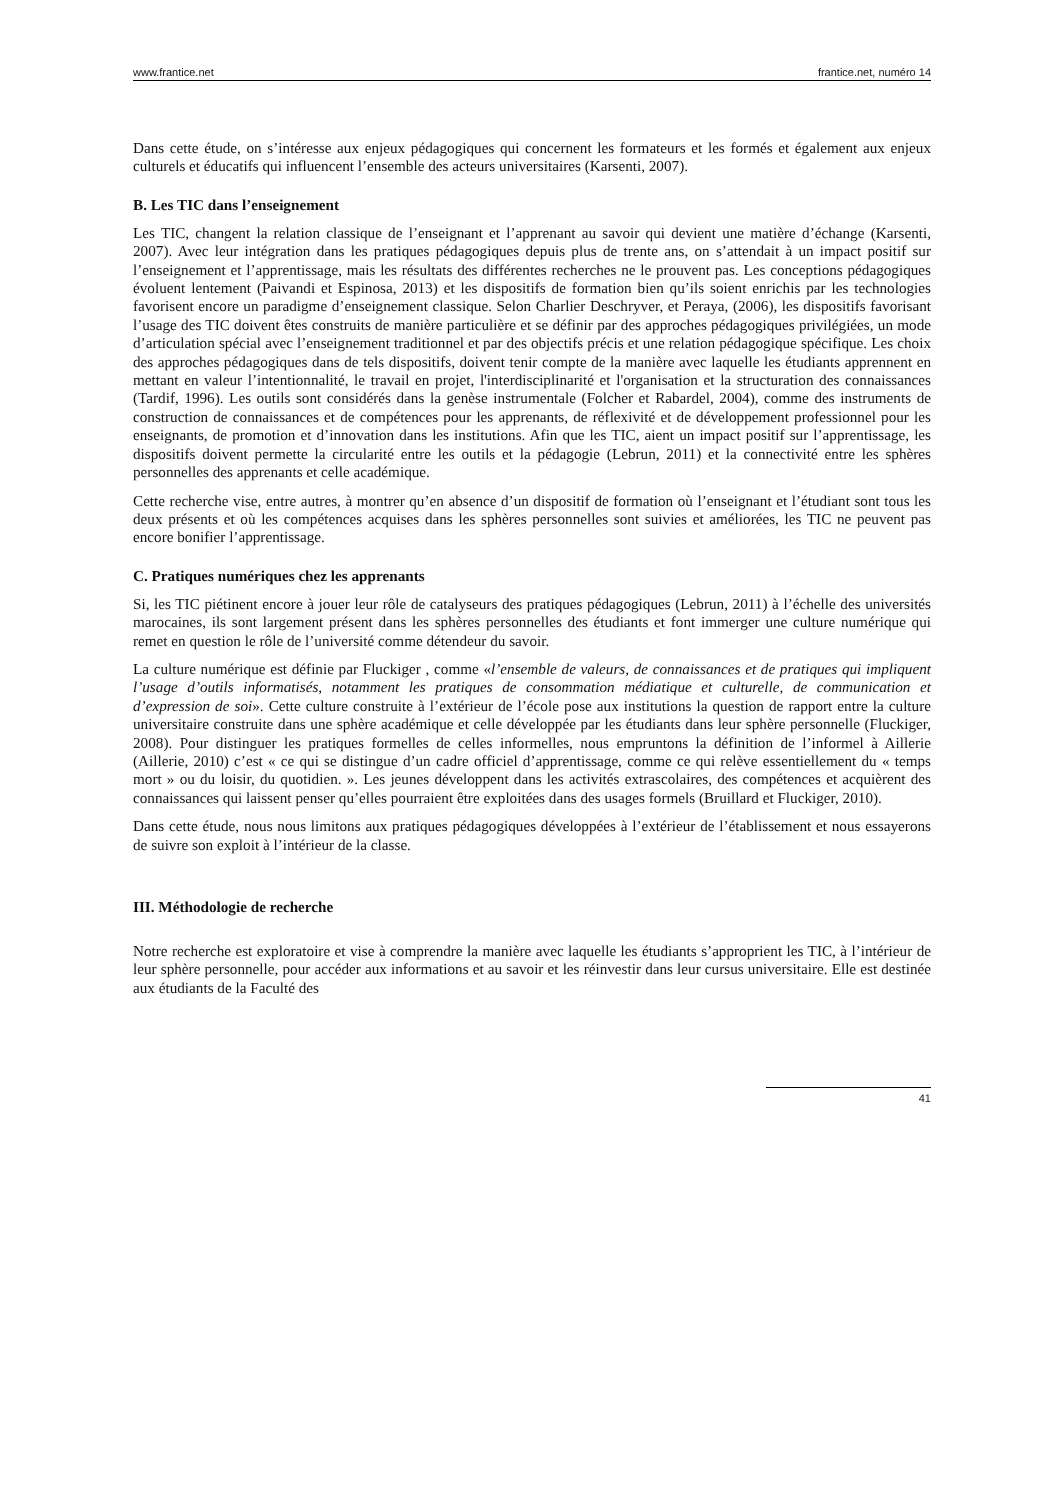www.frantice.net frantice.net, numéro 14
Dans cette étude, on s’intéresse aux enjeux pédagogiques qui concernent les formateurs et les formés et également aux enjeux culturels et éducatifs qui influencent l’ensemble des acteurs universitaires (Karsenti, 2007).
B. Les TIC dans l’enseignement
Les TIC, changent la relation classique de l’enseignant et l’apprenant au savoir qui devient une matière d’échange (Karsenti, 2007). Avec leur intégration dans les pratiques pédagogiques depuis plus de trente ans, on s’attendait à un impact positif sur l’enseignement et l’apprentissage, mais les résultats des différentes recherches ne le prouvent pas. Les conceptions pédagogiques évoluent lentement (Paivandi et Espinosa, 2013) et les dispositifs de formation bien qu’ils soient enrichis par les technologies favorisent encore un paradigme d’enseignement classique. Selon Charlier Deschryver, et Peraya, (2006), les dispositifs favorisant l’usage des TIC doivent êtes construits de manière particulière et se définir par des approches pédagogiques privilégiées, un mode d’articulation spécial avec l’enseignement traditionnel et par des objectifs précis et une relation pédagogique spécifique. Les choix des approches pédagogiques dans de tels dispositifs, doivent tenir compte de la manière avec laquelle les étudiants apprennent en mettant en valeur l’intentionnalité, le travail en projet, l'interdisciplinarité et l'organisation et la structuration des connaissances (Tardif, 1996). Les outils sont considérés dans la genèse instrumentale (Folcher et Rabardel, 2004), comme des instruments de construction de connaissances et de compétences pour les apprenants, de réflexivité et de développement professionnel pour les enseignants, de promotion et d’innovation dans les institutions. Afin que les TIC, aient un impact positif sur l’apprentissage, les dispositifs doivent permette la circularité entre les outils et la pédagogie (Lebrun, 2011) et la connectivité entre les sphères personnelles des apprenants et celle académique.
Cette recherche vise, entre autres, à montrer qu’en absence d’un dispositif de formation où l’enseignant et l’étudiant sont tous les deux présents et où les compétences acquises dans les sphères personnelles sont suivies et améliorées, les TIC ne peuvent pas encore bonifier l’apprentissage.
C. Pratiques numériques chez les apprenants
Si, les TIC piétinent encore à jouer leur rôle de catalyseurs des pratiques pédagogiques (Lebrun, 2011) à l’échelle des universités marocaines, ils sont largement présent dans les sphères personnelles des étudiants et font immerger une culture numérique qui remet en question le rôle de l’université comme détendeur du savoir.
La culture numérique est définie par Fluckiger , comme «l’ensemble de valeurs, de connaissances et de pratiques qui impliquent l’usage d’outils informatisés, notamment les pratiques de consommation médiatique et culturelle, de communication et d’expression de soi». Cette culture construite à l’extérieur de l’école pose aux institutions la question de rapport entre la culture universitaire construite dans une sphère académique et celle développée par les étudiants dans leur sphère personnelle (Fluckiger, 2008). Pour distinguer les pratiques formelles de celles informelles, nous empruntons la définition de l’informel à Aillerie (Aillerie, 2010) c’est « ce qui se distingue d’un cadre officiel d’apprentissage, comme ce qui relève essentiellement du « temps mort » ou du loisir, du quotidien. ». Les jeunes développent dans les activités extrascolaires, des compétences et acquièrent des connaissances qui laissent penser qu’elles pourraient être exploitées dans des usages formels (Bruillard et Fluckiger, 2010).
Dans cette étude, nous nous limitons aux pratiques pédagogiques développées à l’extérieur de l’établissement et nous essayerons de suivre son exploit à l’intérieur de la classe.
III. Méthodologie de recherche
Notre recherche est exploratoire et vise à comprendre la manière avec laquelle les étudiants s’approprient les TIC, à l’intérieur de leur sphère personnelle, pour accéder aux informations et au savoir et les réinvestir dans leur cursus universitaire. Elle est destinée aux étudiants de la Faculté des
41